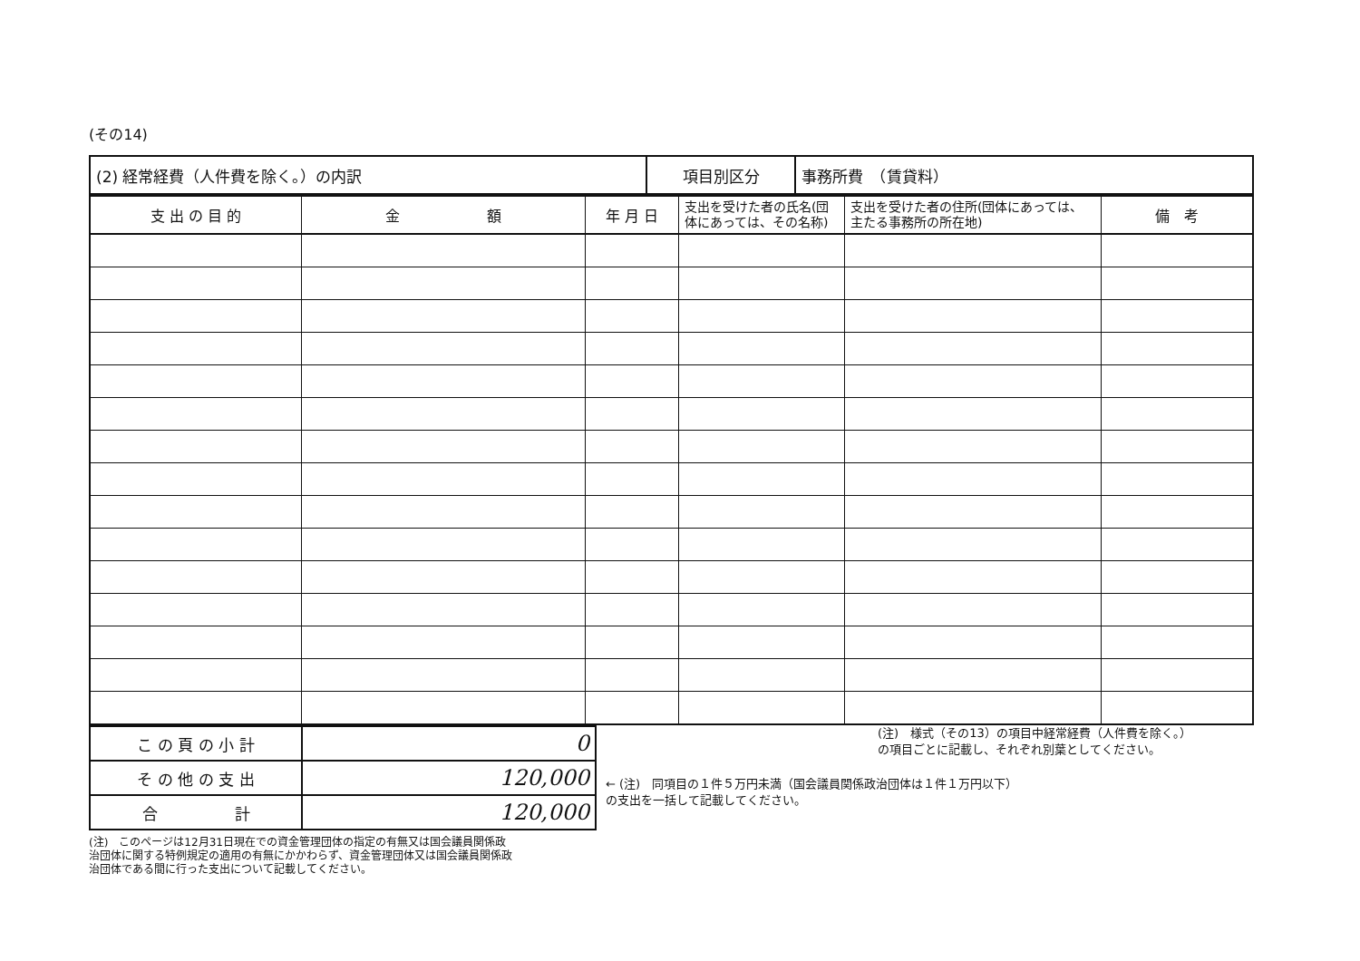(その14)
| (2) 経常経費（人件費を除く。）の内訳 | 項目別区分 | 事務所費 （賃貸料） |
| 支 出 の 目 的 | 金 額 | 年 月 日 | 支出を受けた者の氏名(団体にあっては、その名称) | 支出を受けた者の住所(団体にあっては、主たる事務所の所在地) | 備 考 |
| --- | --- | --- | --- | --- | --- |
| こ の 頁 の 小 計 | 0 |
| そ の 他 の 支 出 | 120,000 |
| 合 計 | 120,000 |
(注)　様式（その13）の項目中経常経費（人件費を除く。）
の項目ごとに記載し、それぞれ別葉としてください。
← (注)　同項目の１件５万円未満（国会議員関係政治団体は１件１万円以下）
の支出を一括して記載してください。
(注)　このページは12月31日現在での資金管理団体の指定の有無又は国会議員関係政治団体に関する特例規定の適用の有無にかかわらず、資金管理団体又は国会議員関係政治団体である間に行った支出について記載してください。